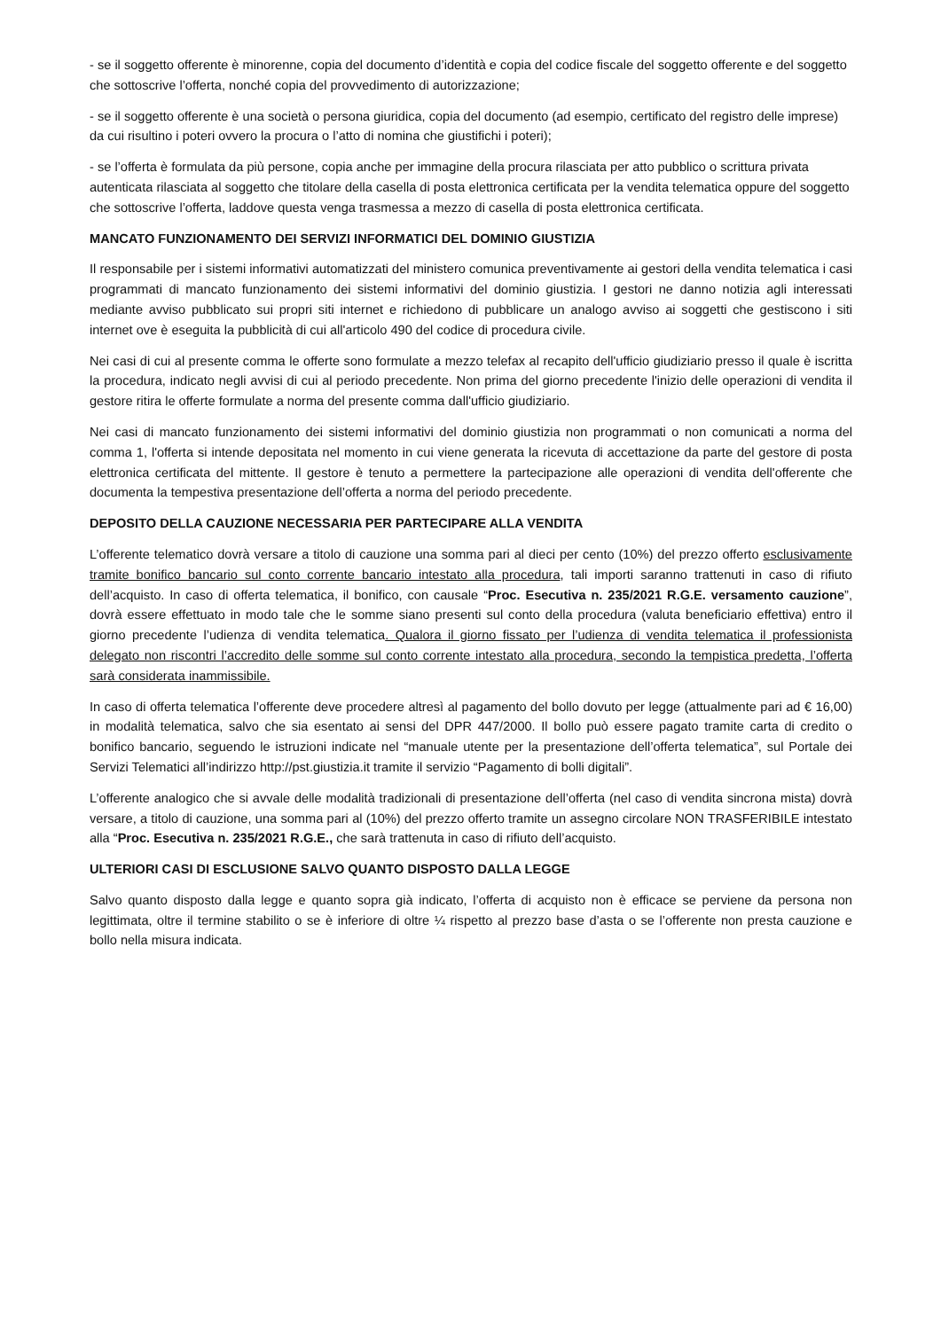- se il soggetto offerente è minorenne, copia del documento d’identità e copia del codice fiscale del soggetto offerente e del soggetto che sottoscrive l’offerta, nonché copia del provvedimento di autorizzazione;
- se il soggetto offerente è una società o persona giuridica, copia del documento (ad esempio, certificato del registro delle imprese) da cui risultino i poteri ovvero la procura o l’atto di nomina che giustifichi i poteri);
- se l’offerta è formulata da più persone, copia anche per immagine della procura rilasciata per atto pubblico o scrittura privata autenticata rilasciata al soggetto che titolare della casella di posta elettronica certificata per la vendita telematica oppure del soggetto che sottoscrive l’offerta, laddove questa venga trasmessa a mezzo di casella di posta elettronica certificata.
MANCATO FUNZIONAMENTO DEI SERVIZI INFORMATICI DEL DOMINIO GIUSTIZIA
Il responsabile per i sistemi informativi automatizzati del ministero comunica preventivamente ai gestori della vendita telematica i casi programmati di mancato funzionamento dei sistemi informativi del dominio giustizia. I gestori ne danno notizia agli interessati mediante avviso pubblicato sui propri siti internet e richiedono di pubblicare un analogo avviso ai soggetti che gestiscono i siti internet ove è eseguita la pubblicità di cui all'articolo 490 del codice di procedura civile.
Nei casi di cui al presente comma le offerte sono formulate a mezzo telefax al recapito dell'ufficio giudiziario presso il quale è iscritta la procedura, indicato negli avvisi di cui al periodo precedente. Non prima del giorno precedente l'inizio delle operazioni di vendita il gestore ritira le offerte formulate a norma del presente comma dall'ufficio giudiziario.
Nei casi di mancato funzionamento dei sistemi informativi del dominio giustizia non programmati o non comunicati a norma del comma 1, l'offerta si intende depositata nel momento in cui viene generata la ricevuta di accettazione da parte del gestore di posta elettronica certificata del mittente. Il gestore è tenuto a permettere la partecipazione alle operazioni di vendita dell'offerente che documenta la tempestiva presentazione dell’offerta a norma del periodo precedente.
DEPOSITO DELLA CAUZIONE NECESSARIA PER PARTECIPARE ALLA VENDITA
L’offerente telematico dovrà versare a titolo di cauzione una somma pari al dieci per cento (10%) del prezzo offerto esclusivamente tramite bonifico bancario sul conto corrente bancario intestato alla procedura, tali importi saranno trattenuti in caso di rifiuto dell’acquisto. In caso di offerta telematica, il bonifico, con causale “Proc. Esecutiva n. 235/2021 R.G.E. versamento cauzione”, dovrà essere effettuato in modo tale che le somme siano presenti sul conto della procedura (valuta beneficiario effettiva) entro il giorno precedente l’udienza di vendita telematica. Qualora il giorno fissato per l’udienza di vendita telematica il professionista delegato non riscontri l’accredito delle somme sul conto corrente intestato alla procedura, secondo la tempistica predetta, l’offerta sarà considerata inammissibile.
In caso di offerta telematica l’offerente deve procedere altresì al pagamento del bollo dovuto per legge (attualmente pari ad € 16,00) in modalità telematica, salvo che sia esentato ai sensi del DPR 447/2000. Il bollo può essere pagato tramite carta di credito o bonifico bancario, seguendo le istruzioni indicate nel “manuale utente per la presentazione dell’offerta telematica”, sul Portale dei Servizi Telematici all’indirizzo http://pst.giustizia.it tramite il servizio “Pagamento di bolli digitali”.
L’offerente analogico che si avvale delle modalità tradizionali di presentazione dell’offerta (nel caso di vendita sincrona mista) dovrà versare, a titolo di cauzione, una somma pari al (10%) del prezzo offerto tramite un assegno circolare NON TRASFERIBILE intestato alla “Proc. Esecutiva n. 235/2021 R.G.E., che sarà trattenuta in caso di rifiuto dell’acquisto.
ULTERIORI CASI DI ESCLUSIONE SALVO QUANTO DISPOSTO DALLA LEGGE
Salvo quanto disposto dalla legge e quanto sopra già indicato, l’offerta di acquisto non è efficace se perviene da persona non legittimata, oltre il termine stabilito o se è inferiore di oltre ¼ rispetto al prezzo base d’asta o se l’offerente non presta cauzione e bollo nella misura indicata.